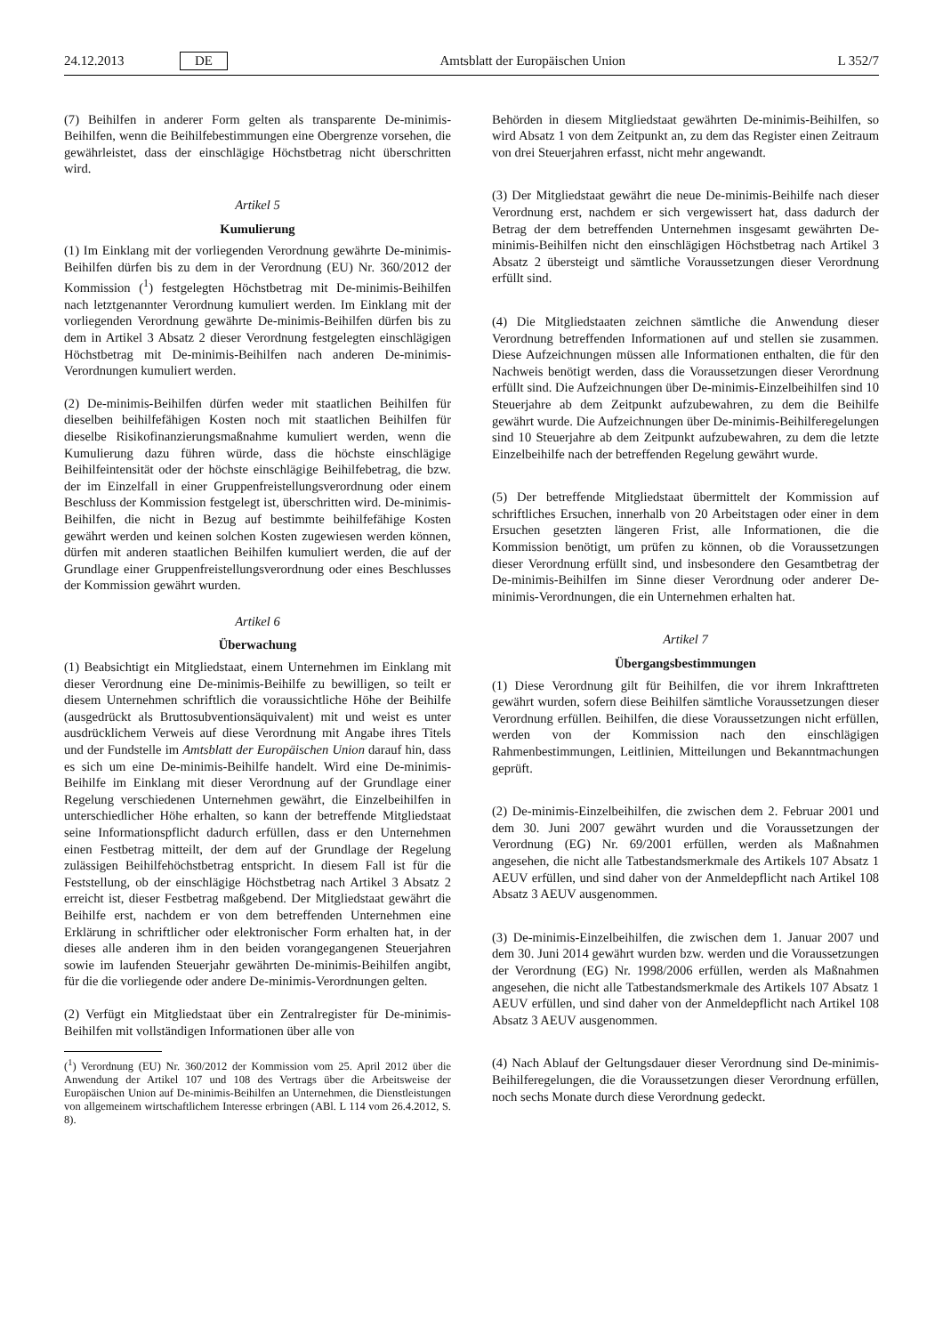24.12.2013 DE Amtsblatt der Europäischen Union L 352/7
(7) Beihilfen in anderer Form gelten als transparente De-minimis-Beihilfen, wenn die Beihilfebestimmungen eine Obergrenze vorsehen, die gewährleistet, dass der einschlägige Höchstbetrag nicht überschritten wird.
Artikel 5
Kumulierung
(1) Im Einklang mit der vorliegenden Verordnung gewährte De-minimis-Beihilfen dürfen bis zu dem in der Verordnung (EU) Nr. 360/2012 der Kommission (<sup>1</sup>) festgelegten Höchstbetrag mit De-minimis-Beihilfen nach letztgenannter Verordnung kumuliert werden. Im Einklang mit der vorliegenden Verordnung gewährte De-minimis-Beihilfen dürfen bis zu dem in Artikel 3 Absatz 2 dieser Verordnung festgelegten einschlägigen Höchstbetrag mit De-minimis-Beihilfen nach anderen De-minimis-Verordnungen kumuliert werden.
(2) De-minimis-Beihilfen dürfen weder mit staatlichen Beihilfen für dieselben beihilfefähigen Kosten noch mit staatlichen Beihilfen für dieselbe Risikofinanzierungsmaßnahme kumuliert werden, wenn die Kumulierung dazu führen würde, dass die höchste einschlägige Beihilfeintensität oder der höchste einschlägige Beihilfebetrag, die bzw. der im Einzelfall in einer Gruppenfreistellungsverordnung oder einem Beschluss der Kommission festgelegt ist, überschritten wird. De-minimis-Beihilfen, die nicht in Bezug auf bestimmte beihilfefähige Kosten gewährt werden und keinen solchen Kosten zugewiesen werden können, dürfen mit anderen staatlichen Beihilfen kumuliert werden, die auf der Grundlage einer Gruppenfreistellungsverordnung oder eines Beschlusses der Kommission gewährt wurden.
Artikel 6
Überwachung
(1) Beabsichtigt ein Mitgliedstaat, einem Unternehmen im Einklang mit dieser Verordnung eine De-minimis-Beihilfe zu bewilligen, so teilt er diesem Unternehmen schriftlich die voraussichtliche Höhe der Beihilfe (ausgedrückt als Bruttosubventionsäquivalent) mit und weist es unter ausdrücklichem Verweis auf diese Verordnung mit Angabe ihres Titels und der Fundstelle im Amtsblatt der Europäischen Union darauf hin, dass es sich um eine De-minimis-Beihilfe handelt. Wird eine De-minimis-Beihilfe im Einklang mit dieser Verordnung auf der Grundlage einer Regelung verschiedenen Unternehmen gewährt, die Einzelbeihilfen in unterschiedlicher Höhe erhalten, so kann der betreffende Mitgliedstaat seine Informationspflicht dadurch erfüllen, dass er den Unternehmen einen Festbetrag mitteilt, der dem auf der Grundlage der Regelung zulässigen Beihilfehöchstbetrag entspricht. In diesem Fall ist für die Feststellung, ob der einschlägige Höchstbetrag nach Artikel 3 Absatz 2 erreicht ist, dieser Festbetrag maßgebend. Der Mitgliedstaat gewährt die Beihilfe erst, nachdem er von dem betreffenden Unternehmen eine Erklärung in schriftlicher oder elektronischer Form erhalten hat, in der dieses alle anderen ihm in den beiden vorangegangenen Steuerjahren sowie im laufenden Steuerjahr gewährten De-minimis-Beihilfen angibt, für die die vorliegende oder andere De-minimis-Verordnungen gelten.
(2) Verfügt ein Mitgliedstaat über ein Zentralregister für De-minimis-Beihilfen mit vollständigen Informationen über alle von
(<sup>1</sup>) Verordnung (EU) Nr. 360/2012 der Kommission vom 25. April 2012 über die Anwendung der Artikel 107 und 108 des Vertrags über die Arbeitsweise der Europäischen Union auf De-minimis-Beihilfen an Unternehmen, die Dienstleistungen von allgemeinem wirtschaftlichem Interesse erbringen (ABl. L 114 vom 26.4.2012, S. 8).
Behörden in diesem Mitgliedstaat gewährten De-minimis-Beihilfen, so wird Absatz 1 von dem Zeitpunkt an, zu dem das Register einen Zeitraum von drei Steuerjahren erfasst, nicht mehr angewandt.
(3) Der Mitgliedstaat gewährt die neue De-minimis-Beihilfe nach dieser Verordnung erst, nachdem er sich vergewissert hat, dass dadurch der Betrag der dem betreffenden Unternehmen insgesamt gewährten De-minimis-Beihilfen nicht den einschlägigen Höchstbetrag nach Artikel 3 Absatz 2 übersteigt und sämtliche Voraussetzungen dieser Verordnung erfüllt sind.
(4) Die Mitgliedstaaten zeichnen sämtliche die Anwendung dieser Verordnung betreffenden Informationen auf und stellen sie zusammen. Diese Aufzeichnungen müssen alle Informationen enthalten, die für den Nachweis benötigt werden, dass die Voraussetzungen dieser Verordnung erfüllt sind. Die Aufzeichnungen über De-minimis-Einzelbeihilfen sind 10 Steuerjahre ab dem Zeitpunkt aufzubewahren, zu dem die Beihilfe gewährt wurde. Die Aufzeichnungen über De-minimis-Beihilferegelungen sind 10 Steuerjahre ab dem Zeitpunkt aufzubewahren, zu dem die letzte Einzelbeihilfe nach der betreffenden Regelung gewährt wurde.
(5) Der betreffende Mitgliedstaat übermittelt der Kommission auf schriftliches Ersuchen, innerhalb von 20 Arbeitstagen oder einer in dem Ersuchen gesetzten längeren Frist, alle Informationen, die die Kommission benötigt, um prüfen zu können, ob die Voraussetzungen dieser Verordnung erfüllt sind, und insbesondere den Gesamtbetrag der De-minimis-Beihilfen im Sinne dieser Verordnung oder anderer De-minimis-Verordnungen, die ein Unternehmen erhalten hat.
Artikel 7
Übergangsbestimmungen
(1) Diese Verordnung gilt für Beihilfen, die vor ihrem Inkrafttreten gewährt wurden, sofern diese Beihilfen sämtliche Voraussetzungen dieser Verordnung erfüllen. Beihilfen, die diese Voraussetzungen nicht erfüllen, werden von der Kommission nach den einschlägigen Rahmenbestimmungen, Leitlinien, Mitteilungen und Bekanntmachungen geprüft.
(2) De-minimis-Einzelbeihilfen, die zwischen dem 2. Februar 2001 und dem 30. Juni 2007 gewährt wurden und die Voraussetzungen der Verordnung (EG) Nr. 69/2001 erfüllen, werden als Maßnahmen angesehen, die nicht alle Tatbestandsmerkmale des Artikels 107 Absatz 1 AEUV erfüllen, und sind daher von der Anmeldepflicht nach Artikel 108 Absatz 3 AEUV ausgenommen.
(3) De-minimis-Einzelbeihilfen, die zwischen dem 1. Januar 2007 und dem 30. Juni 2014 gewährt wurden bzw. werden und die Voraussetzungen der Verordnung (EG) Nr. 1998/2006 erfüllen, werden als Maßnahmen angesehen, die nicht alle Tatbestandsmerkmale des Artikels 107 Absatz 1 AEUV erfüllen, und sind daher von der Anmeldepflicht nach Artikel 108 Absatz 3 AEUV ausgenommen.
(4) Nach Ablauf der Geltungsdauer dieser Verordnung sind De-minimis-Beihilferegelungen, die die Voraussetzungen dieser Verordnung erfüllen, noch sechs Monate durch diese Verordnung gedeckt.